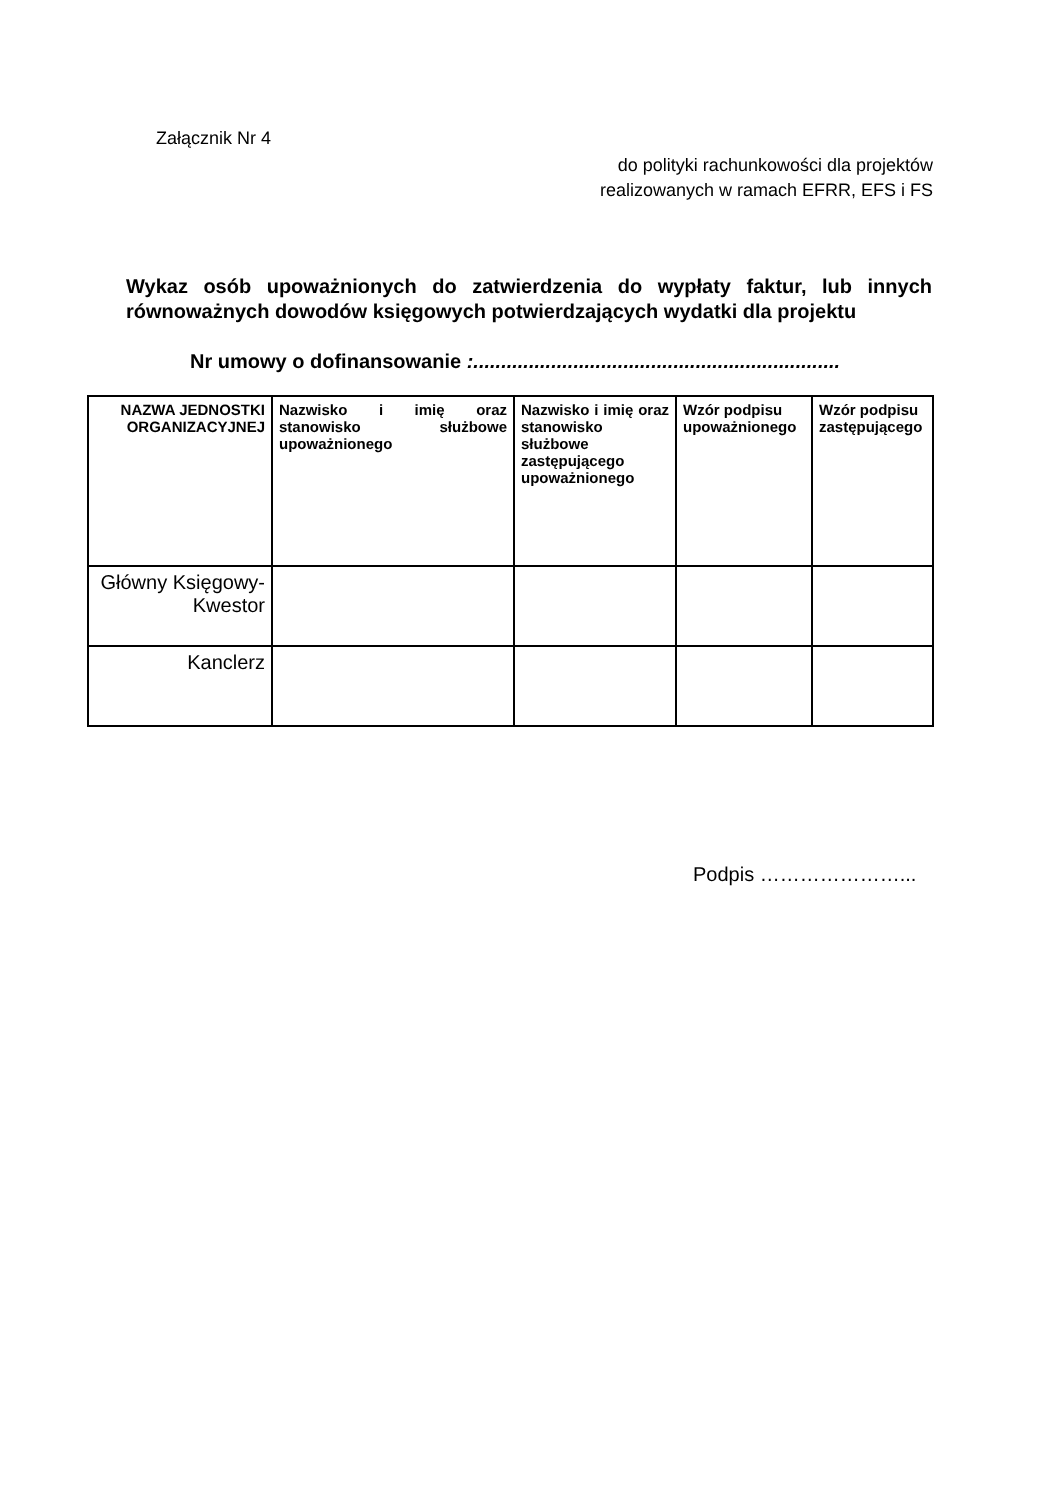Załącznik Nr 4
do polityki rachunkowości dla projektów
realizowanych w ramach EFRR, EFS i FS
Wykaz osób upoważnionych do zatwierdzenia do wypłaty faktur, lub innych równoważnych dowodów księgowych potwierdzających wydatki dla projektu
Nr umowy o dofinansowanie :..................................................................
| NAZWA JEDNOSTKI ORGANIZACYJNEJ | Nazwisko i imię oraz stanowisko służbowe upoważnionego | Nazwisko i imię oraz stanowisko służbowe zastępującego upoważnionego | Wzór podpisu upoważnionego | Wzór podpisu zastępującego |
| --- | --- | --- | --- | --- |
| Główny Księgowy-Kwestor | | | | |
| Kanclerz | | | | |
Podpis …………………...